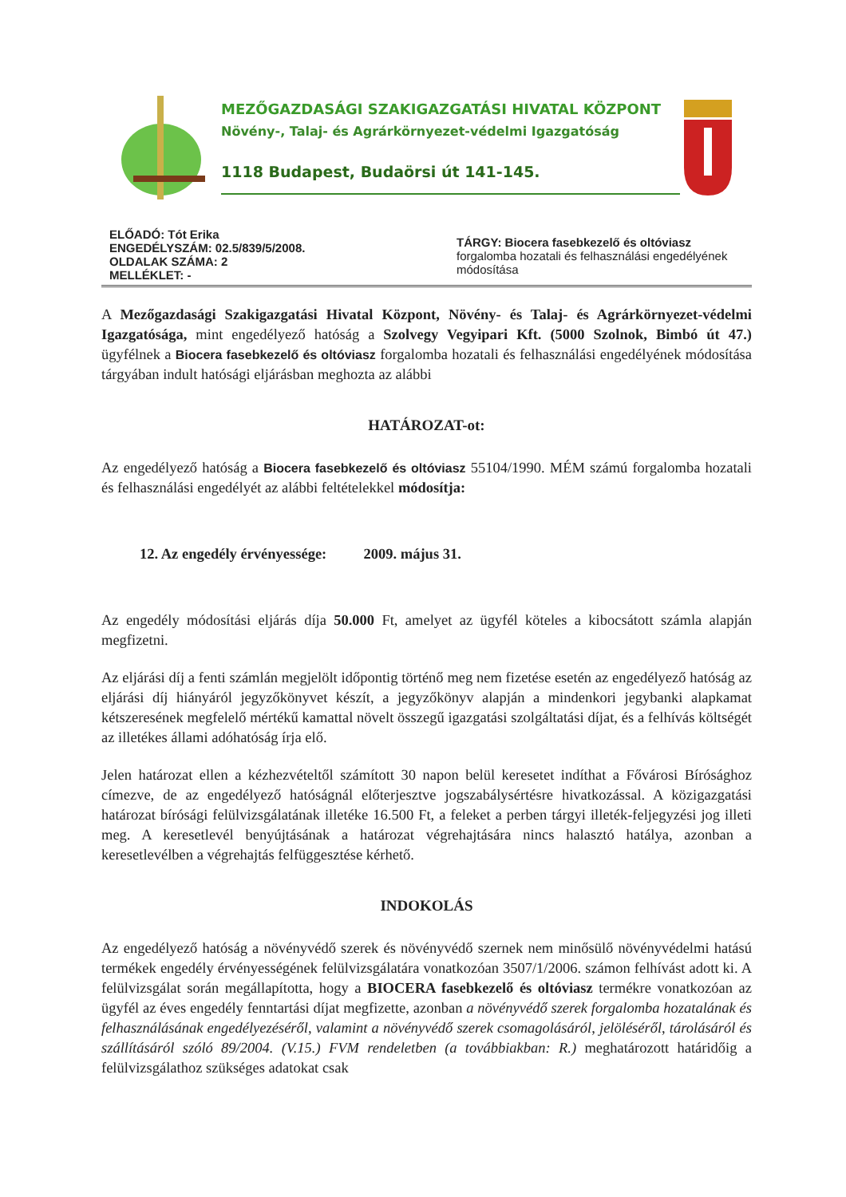MEZŐGAZDASÁGI SZAKIGAZGATÁSI HIVATAL KÖZPONT
Növény-, Talaj- és Agrárkörnyezet-védelmi Igazgatóság
1118 Budapest, Budaörsi út 141-145.
ELŐADÓ: Tót Erika
ENGEDÉLYSZÁM: 02.5/839/5/2008.
OLDALAK SZÁMA: 2
MELLÉKLET: -
TÁRGY: Biocera fasebkezelő és oltóviasz
forgalomba hozatali és felhasználási engedélyének módosítása
A Mezőgazdasági Szakigazgatási Hivatal Központ, Növény- és Talaj- és Agrárkörnyezet-védelmi Igazgatósága, mint engedélyező hatóság a Szolvegy Vegyipari Kft. (5000 Szolnok, Bimbó út 47.) ügyfélnek a Biocera fasebkezelő és oltóviasz forgalomba hozatali és felhasználási engedélyének módosítása tárgyában indult hatósági eljárásban meghozta az alábbi
HATÁROZAT-ot:
Az engedélyező hatóság a Biocera fasebkezelő és oltóviasz 55104/1990. MÉM számú forgalomba hozatali és felhasználási engedélyét az alábbi feltételekkel módosítja:
12. Az engedély érvényessége: 2009. május 31.
Az engedély módosítási eljárás díja 50.000 Ft, amelyet az ügyfél köteles a kibocsátott számla alapján megfizetni.
Az eljárási díj a fenti számlán megjelölt időpontig történő meg nem fizetése esetén az engedélyező hatóság az eljárási díj hiányáról jegyzőkönyvet készít, a jegyzőkönyv alapján a mindenkori jegybanki alapkamat kétszeresének megfelelő mértékű kamattal növelt összegű igazgatási szolgáltatási díjat, és a felhívás költségét az illetékes állami adóhatóság írja elő.
Jelen határozat ellen a kézhezvételtől számított 30 napon belül keresetet indíthat a Fővárosi Bírósághoz címezve, de az engedélyező hatóságnál előterjesztve jogszabálysértésre hivatkozással. A közigazgatási határozat bírósági felülvizsgálatának illetéke 16.500 Ft, a feleket a perben tárgyi illeték-feljegyzési jog illeti meg. A keresetlevél benyújtásának a határozat végrehajtására nincs halasztó hatálya, azonban a keresetlevélben a végrehajtás felfüggesztése kérhető.
INDOKOLÁS
Az engedélyező hatóság a növényvédő szerek és növényvédő szernek nem minősülő növényvédelmi hatású termékek engedély érvényességének felülvizsgálatára vonatkozóan 3507/1/2006. számon felhívást adott ki. A felülvizsgálat során megállapította, hogy a BIOCERA fasebkezelő és oltóviasz termékre vonatkozóan az ügyfél az éves engedély fenntartási díjat megfizette, azonban a növényvédő szerek forgalomba hozatalának és felhasználásának engedélyezéséről, valamint a növényvédő szerek csomagolásáról, jelöléséről, tárolásáról és szállításáról szóló 89/2004. (V.15.) FVM rendeletben (a továbbiakban: R.) meghatározott határidőig a felülvizsgálathoz szükséges adatokat csak